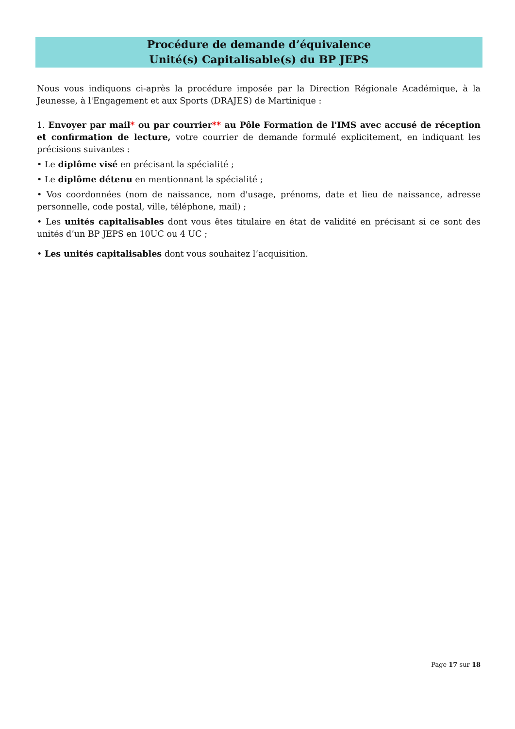Procédure de demande d’équivalence
Unité(s) Capitalisable(s) du BP JEPS
Nous vous indiquons ci-après la procédure imposée par la Direction Régionale Académique, à la Jeunesse, à l'Engagement et aux Sports (DRAJES) de Martinique :
1. Envoyer par mail* ou par courrier** au Pôle Formation de l'IMS avec accusé de réception et confirmation de lecture, votre courrier de demande formulé explicitement, en indiquant les précisions suivantes :
• Le diplôme visé en précisant la spécialité ;
• Le diplôme détenu en mentionnant la spécialité ;
• Vos coordonnées (nom de naissance, nom d'usage, prénoms, date et lieu de naissance, adresse personnelle, code postal, ville, téléphone, mail) ;
• Les unités capitalisables dont vous êtes titulaire en état de validité en précisant si ce sont des unités d’un BP JEPS en 10UC ou 4 UC ;
• Les unités capitalisables dont vous souhaitez l’acquisition.
Page 17 sur 18